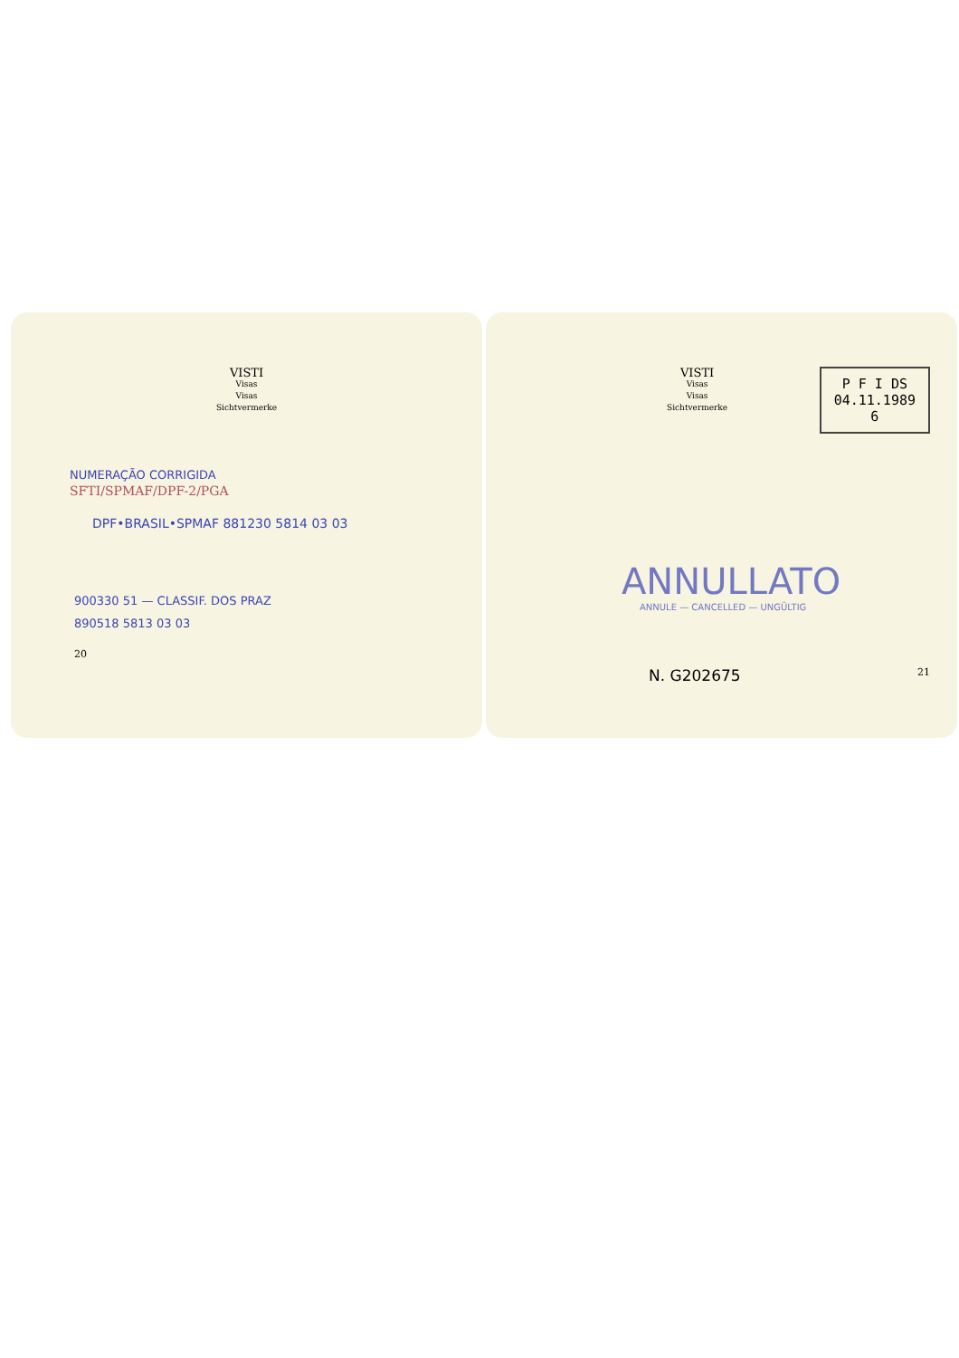VISTI
Visas
Visas
Sichtvermerke
NUMERAÇÃO CORRIGIDA
SFTI/SPMAF/DPF-2/PGA
DPF•BRASIL•SPMAF 881230 5814 03 03
900330 51 — CLASSIF. DOS PRAZ
890518 5813 03 03
20
VISTI
Visas
Visas
Sichtvermerke
P F I DS
04.11.1989
6
ANNULLATO
ANNULE — CANCELLED — UNGÜLTIG
N. G202675 21